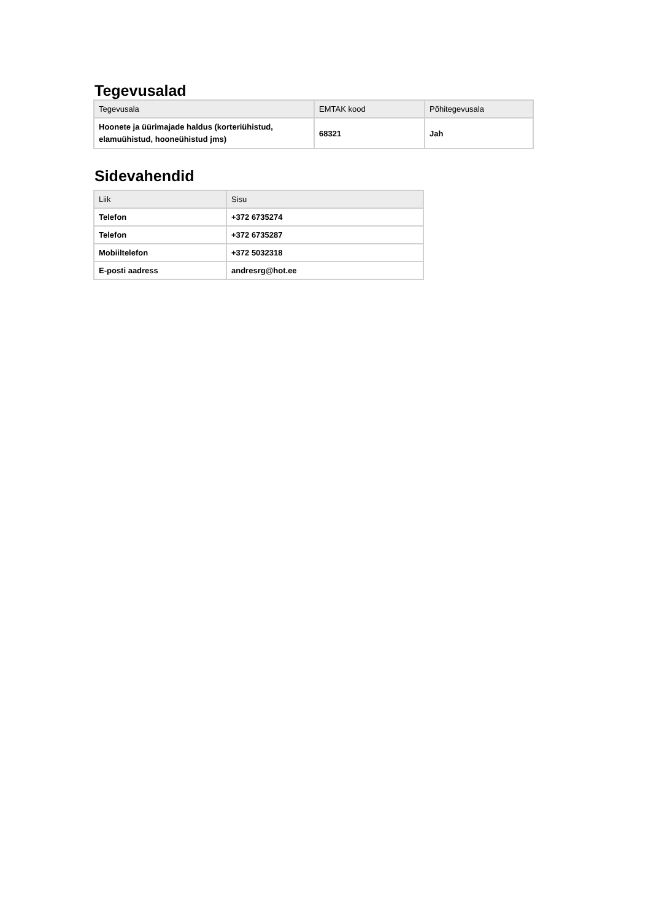Tegevusalad
| Tegevusala | EMTAK kood | Põhitegevusala |
| --- | --- | --- |
| Hoonete ja üürimajade haldus (korteriühistud, elamuühistud, hooneühistud jms) | 68321 | Jah |
Sidevahendid
| Liik | Sisu |
| --- | --- |
| Telefon | +372 6735274 |
| Telefon | +372 6735287 |
| Mobiiltelefon | +372 5032318 |
| E-posti aadress | andresrg@hot.ee |